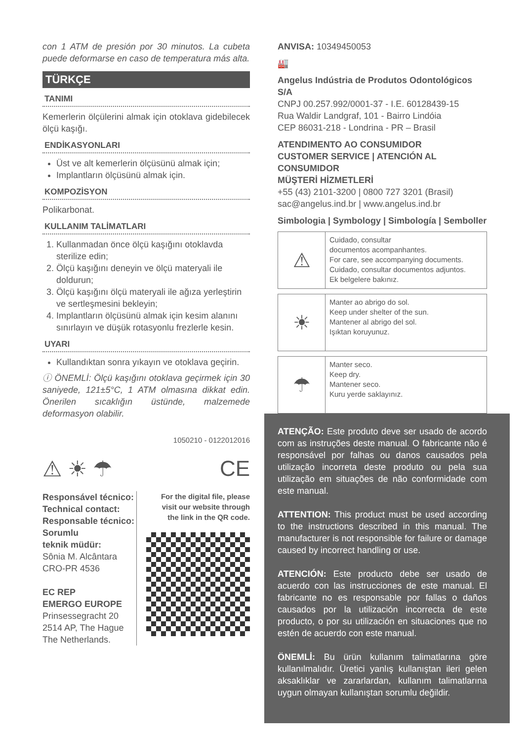con 1 ATM de presión por 30 minutos. La cubeta puede deformarse en caso de temperatura más alta.
TÜRKÇE
TANIMI
Kemerlerin ölçülerini almak için otoklava gidebilecek ölçü kaşığı.
ENDİKASYONLARI
Üst ve alt kemerlerin ölçüsünü almak için;
Implantların ölçüsünü almak için.
KOMPOZİSYON
Polikarbonat.
KULLANIM TALİMATLARI
1. Kullanmadan önce ölçü kaşığını otoklavda sterilize edin;
2. Ölçü kaşığını deneyin ve ölçü materyali ile doldurun;
3. Ölçü kaşığını ölçü materyali ile ağıza yerleştirin ve sertleşmesini bekleyin;
4. Implantların ölçüsünü almak için kesim alanını sınırlayın ve düşük rotasyonlu frezlerle kesin.
UYARI
Kullandıktan sonra yıkayın ve otoklava geçirin.
ⓘ ÖNEMLİ: Ölçü kaşığını otoklava geçirmek için 30 saniyede, 121±5°C, 1 ATM olmasına dikkat edin. Önerilen sıcaklığın üstünde, malzemede deformasyon olabilir.
1050210 - 0122012016
⚠ ☀ ☂ CE
Responsável técnico:
Technical contact:
Responsable técnico:
Sorumlu
teknik müdür:
Sônia M. Alcântara
CRO-PR 4536
EC REP
EMERGO EUROPE
Prinsessegracht 20
2514 AP, The Hague
The Netherlands.
For the digital file, please
visit our website through
the link in the QR code.
ANVISA: 10349450053
🏭
Angelus Indústria de Produtos Odontológicos S/A
CNPJ 00.257.992/0001-37 - I.E. 60128439-15
Rua Waldir Landgraf, 101 - Bairro Lindóia
CEP 86031-218 - Londrina - PR – Brasil
ATENDIMENTO AO CONSUMIDOR
CUSTOMER SERVICE | ATENCIÓN AL CONSUMIDOR
MÜŞTERİ HİZMETLERİ
+55 (43) 2101-3200 | 0800 727 3201 (Brasil)
sac@angelus.ind.br | www.angelus.ind.br
Simbologia | Symbology | Simbología | Semboller
⚠
Cuidado, consultar
documentos acompanhantes.
For care, see accompanying documents.
Cuidado, consultar documentos adjuntos.
Ek belgelere bakınız.
☀
Manter ao abrigo do sol.
Keep under shelter of the sun.
Mantener al abrigo del sol.
Işıktan koruyunuz.
☂
Manter seco.
Keep dry.
Mantener seco.
Kuru yerde saklayınız.
ATENÇÃO: Este produto deve ser usado de acordo com as instruções deste manual. O fabricante não é responsável por falhas ou danos causados pela utilização incorreta deste produto ou pela sua utilização em situações de não conformidade com este manual.
ATTENTION: This product must be used according to the instructions described in this manual. The manufacturer is not responsible for failure or damage caused by incorrect handling or use.
ATENCIÓN: Este producto debe ser usado de acuerdo con las instrucciones de este manual. El fabricante no es responsable por fallas o daños causados por la utilización incorrecta de este producto, o por su utilización en situaciones que no estén de acuerdo con este manual.
ÖNEMLİ: Bu ürün kullanım talimatlarına göre kullanılmalıdır. Üretici yanlış kullanıştan ileri gelen aksaklıklar ve zararlardan, kullanım talimatlarına uygun olmayan kullanıştan sorumlu değildir.